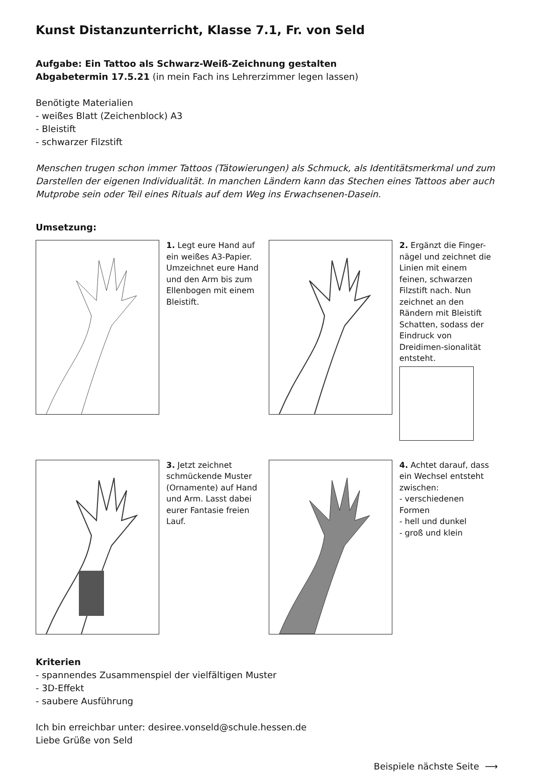Kunst Distanzunterricht, Klasse 7.1, Fr. von Seld
Aufgabe: Ein Tattoo als Schwarz-Weiß-Zeichnung gestalten
Abgabetermin 17.5.21 (in mein Fach ins Lehrerzimmer legen lassen)
Benötigte Materialien
- weißes Blatt (Zeichenblock) A3
- Bleistift
- schwarzer Filzstift
Menschen trugen schon immer Tattoos (Tätowierungen) als Schmuck, als Identitätsmerkmal und zum Darstellen der eigenen Individualität. In manchen Ländern kann das Stechen eines Tattoos aber auch Mutprobe sein oder Teil eines Rituals auf dem Weg ins Erwachsenen-Dasein.
Umsetzung:
1. Legt eure Hand auf ein weißes A3-Papier. Umzeichnet eure Hand und den Arm bis zum Ellenbogen mit einem Bleistift.
2. Ergänzt die Finger-nägel und zeichnet die Linien mit einem feinen, schwarzen Filzstift nach. Nun zeichnet an den Rändern mit Bleistift Schatten, sodass der Eindruck von Dreidimen-sionalität entsteht.
3. Jetzt zeichnet schmückende Muster (Ornamente) auf Hand und Arm. Lasst dabei eurer Fantasie freien Lauf.
4. Achtet darauf, dass ein Wechsel entsteht zwischen:
- verschiedenen Formen
- hell und dunkel
- groß und klein
Kriterien
- spannendes Zusammenspiel der vielfältigen Muster
- 3D-Effekt
- saubere Ausführung
Ich bin erreichbar unter: desiree.vonseld@schule.hessen.de
Liebe Grüße von Seld
Beispiele nächste Seite ⟶